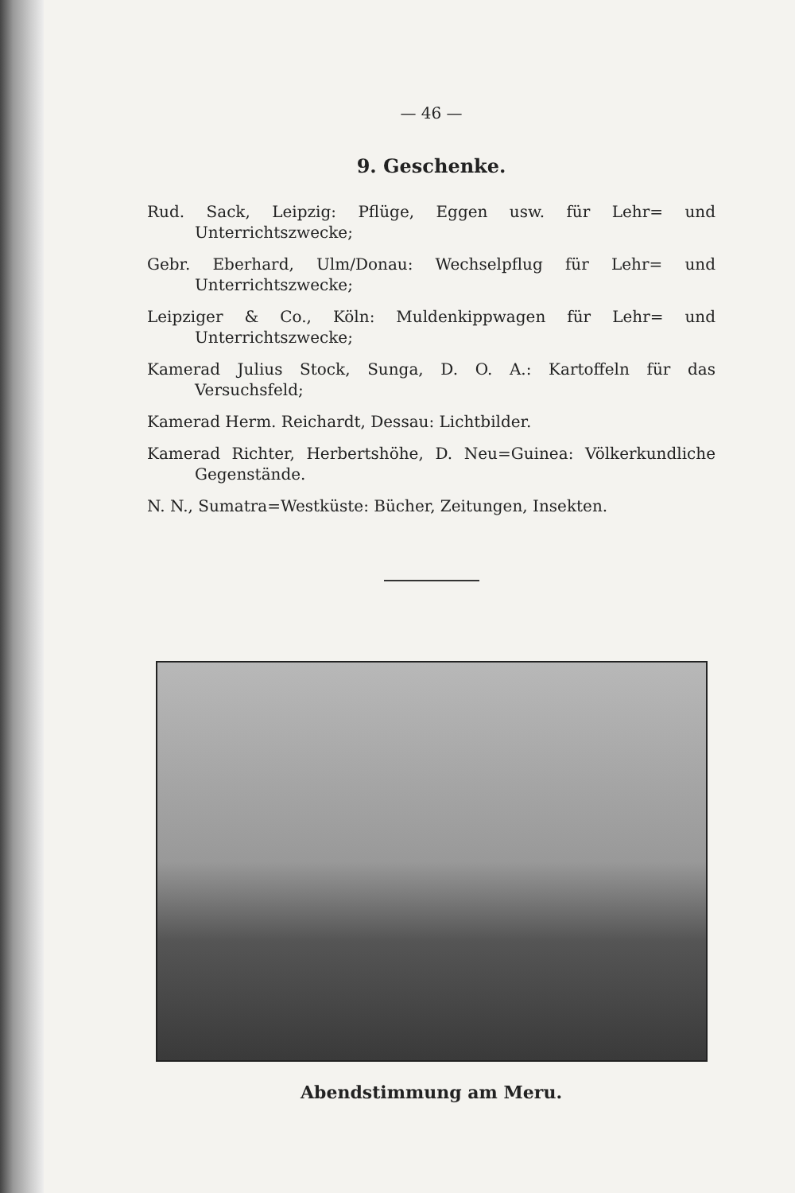— 46 —
9. Geschenke.
Rud. Sack, Leipzig: Pflüge, Eggen usw. für Lehr= und Unterrichtszwecke;
Gebr. Eberhard, Ulm/Donau: Wechselpflug für Lehr= und Unterrichtszwecke;
Leipziger & Co., Köln: Muldenkippwagen für Lehr= und Unterrichtszwecke;
Kamerad Julius Stock, Sunga, D. O. A.: Kartoffeln für das Versuchsfeld;
Kamerad Herm. Reichardt, Dessau: Lichtbilder.
Kamerad Richter, Herbertshöhe, D. Neu=Guinea: Völkerkundliche Gegenstände.
N. N., Sumatra=Westküste: Bücher, Zeitungen, Insekten.
Abendstimmung am Meru.